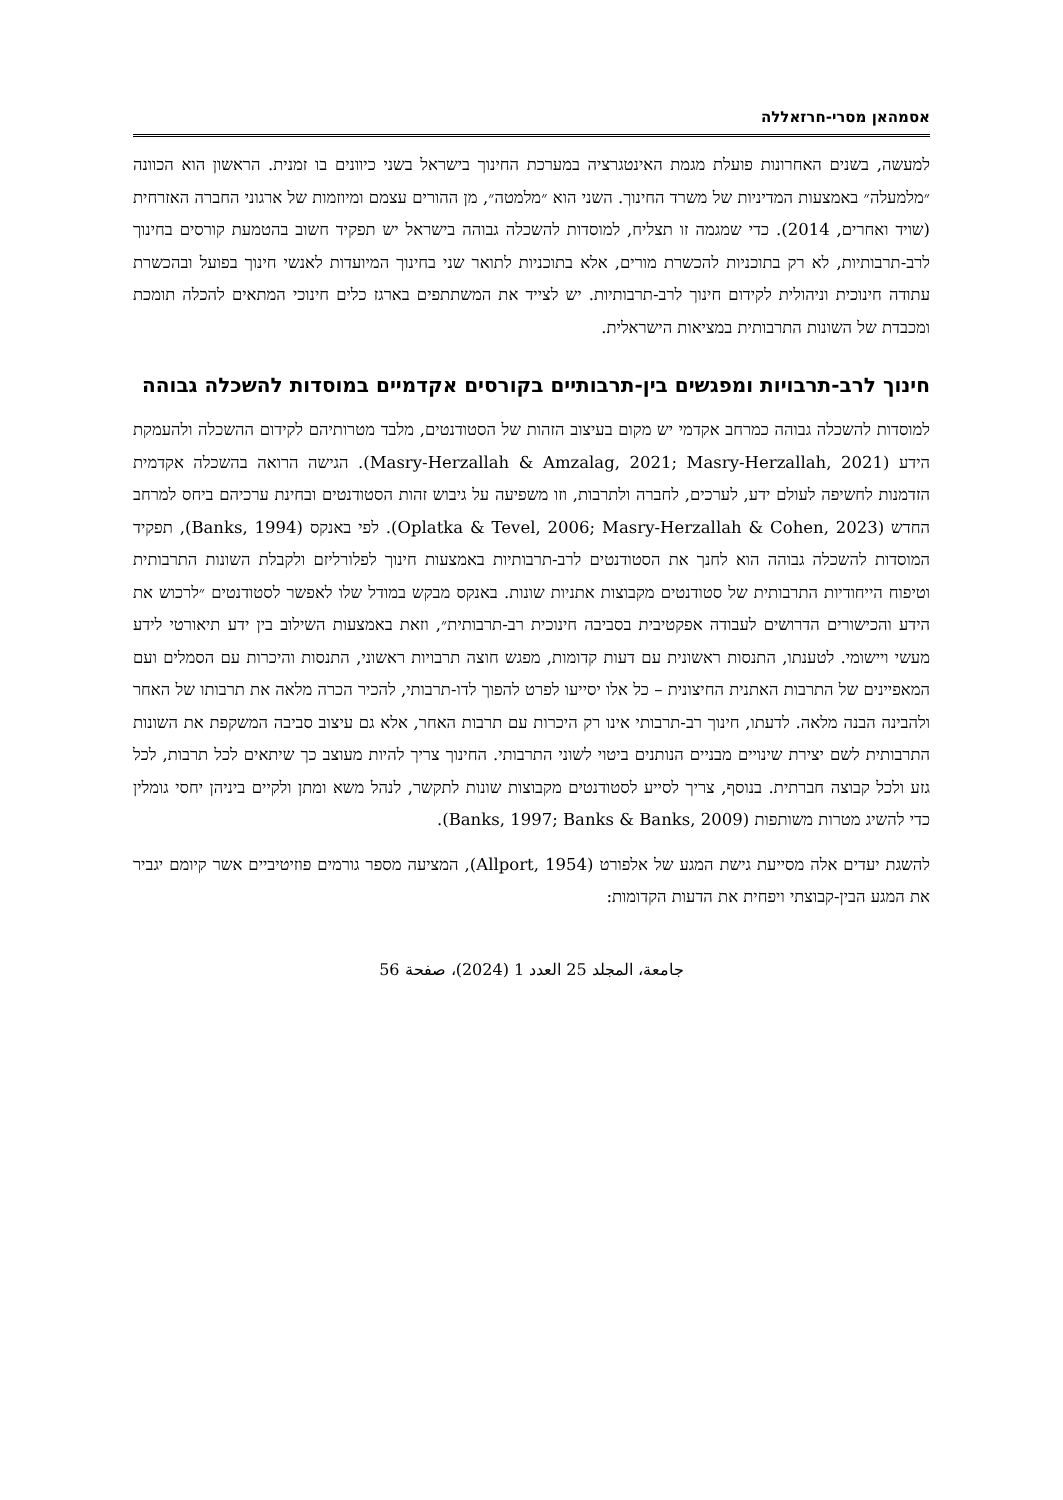אסמהאן מסרי-חרזאללה
למעשה, בשנים האחרונות פועלת מגמת האינטגרציה במערכת החינוך בישראל בשני כיוונים בו זמנית. הראשון הוא הכוונה ״מלמעלה״ באמצעות המדיניות של משרד החינוך. השני הוא ״מלמטה״, מן ההורים עצמם ומיוזמות של ארגוני החברה האזרחית (שויד ואחרים, 2014). כדי שמגמה זו תצליח, למוסדות להשכלה גבוהה בישראל יש תפקיד חשוב בהטמעת קורסים בחינוך לרב-תרבותיות, לא רק בתוכניות להכשרת מורים, אלא בתוכניות לתואר שני בחינוך המיועדות לאנשי חינוך בפועל ובהכשרת עתודה חינוכית וניהולית לקידום חינוך לרב-תרבותיות. יש לצייד את המשתתפים בארגז כלים חינוכי המתאים להכלה תומכת ומכבדת של השונות התרבותית במציאות הישראלית.
חינוך לרב-תרבויות ומפגשים בין-תרבותיים בקורסים אקדמיים במוסדות להשכלה גבוהה
למוסדות להשכלה גבוהה כמרחב אקדמי יש מקום בעיצוב הזהות של הסטודנטים, מלבד מטרותיהם לקידום ההשכלה ולהעמקת הידע (Masry-Herzallah & Amzalag, 2021; Masry-Herzallah, 2021). הגישה הרואה בהשכלה אקדמית הזדמנות לחשיפה לעולם ידע, לערכים, לחברה ולתרבות, וזו משפיעה על גיבוש זהות הסטודנטים ובחינת ערכיהם ביחס למרחב החדש (Oplatka & Tevel, 2006; Masry-Herzallah & Cohen, 2023). לפי באנקס (Banks, 1994), תפקיד המוסדות להשכלה גבוהה הוא לחנך את הסטודנטים לרב-תרבותיות באמצעות חינוך לפלורליזם ולקבלת השונות התרבותית וטיפוח הייחודיות התרבותית של סטודנטים מקבוצות אתניות שונות. באנקס מבקש במודל שלו לאפשר לסטודנטים ״לרכוש את הידע והכישורים הדרושים לעבודה אפקטיבית בסביבה חינוכית רב-תרבותית״, וזאת באמצעות השילוב בין ידע תיאורטי לידע מעשי ויישומי. לטענתו, התנסות ראשונית עם דעות קדומות, מפגש חוצה תרבויות ראשוני, התנסות והיכרות עם הסמלים ועם המאפיינים של התרבות האתנית החיצונית – כל אלו יסייעו לפרט להפוך לדו-תרבותי, להכיר הכרה מלאה את תרבותו של האחר ולהבינה הבנה מלאה. לדעתו, חינוך רב-תרבותי אינו רק היכרות עם תרבות האחר, אלא גם עיצוב סביבה המשקפת את השונות התרבותית לשם יצירת שינויים מבניים הנותנים ביטוי לשוני התרבותי. החינוך צריך להיות מעוצב כך שיתאים לכל תרבות, לכל גזע ולכל קבוצה חברתית. בנוסף, צריך לסייע לסטודנטים מקבוצות שונות לתקשר, לנהל משא ומתן ולקיים ביניהן יחסי גומלין כדי להשיג מטרות משותפות (Banks, 1997; Banks & Banks, 2009).
להשגת יעדים אלה מסייעת גישת המגע של אלפורט (Allport, 1954), המציעה מספר גורמים פוזיטיביים אשר קיומם יגביר את המגע הבין-קבוצתי ויפחית את הדעות הקדומות:
جامعة، المجلد 25 العدد 1 (2024)، صفحة 56